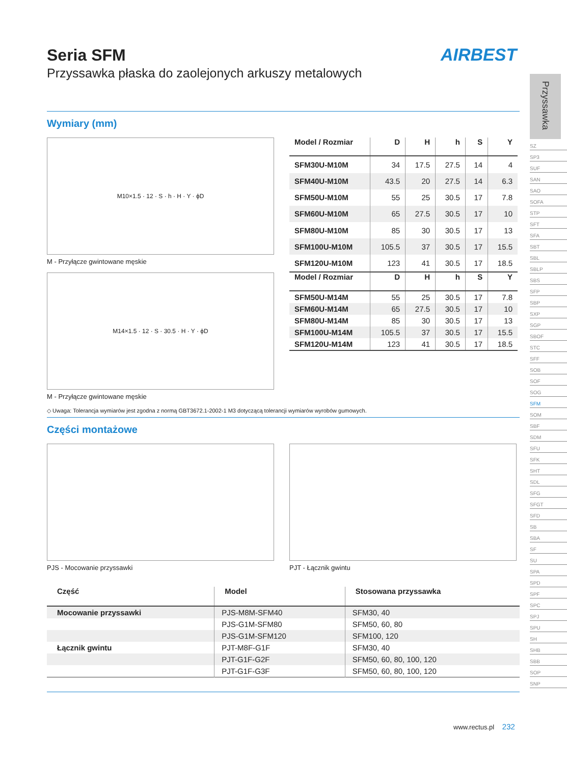AIRBEST
Seria SFM
Przyssawka płaska do zaolejonych arkuszy metalowych
Wymiary (mm)
M10×1.5 · 12 · S · h · H · Y · ϕD
M - Przyłącze gwintowane męskie
| Model / Rozmiar | D | H | h | S | Y |
| --- | --- | --- | --- | --- | --- |
| SFM30U-M10M | 34 | 17.5 | 27.5 | 14 | 4 |
| SFM40U-M10M | 43.5 | 20 | 27.5 | 14 | 6.3 |
| SFM50U-M10M | 55 | 25 | 30.5 | 17 | 7.8 |
| SFM60U-M10M | 65 | 27.5 | 30.5 | 17 | 10 |
| SFM80U-M10M | 85 | 30 | 30.5 | 17 | 13 |
| SFM100U-M10M | 105.5 | 37 | 30.5 | 17 | 15.5 |
| SFM120U-M10M | 123 | 41 | 30.5 | 17 | 18.5 |
M14×1.5 · 12 · S · 30.5 · H · Y · ϕD
M - Przyłącze gwintowane męskie
| Model / Rozmiar | D | H | h | S | Y |
| --- | --- | --- | --- | --- | --- |
| SFM50U-M14M | 55 | 25 | 30.5 | 17 | 7.8 |
| SFM60U-M14M | 65 | 27.5 | 30.5 | 17 | 10 |
| SFM80U-M14M | 85 | 30 | 30.5 | 17 | 13 |
| SFM100U-M14M | 105.5 | 37 | 30.5 | 17 | 15.5 |
| SFM120U-M14M | 123 | 41 | 30.5 | 17 | 18.5 |
◇ Uwaga: Tolerancja wymiarów jest zgodna z normą GBT3672.1-2002-1 M3 dotyczącą tolerancji wymiarów wyrobów gumowych.
Części montażowe
PJS - Mocowanie przyssawki PJT - Łącznik gwintu
| Część | Model | Stosowana przyssawka |
| --- | --- | --- |
| Mocowanie przyssawki | PJS-M8M-SFM40 | SFM30, 40 |
| | PJS-G1M-SFM80 | SFM50, 60, 80 |
| | PJS-G1M-SFM120 | SFM100, 120 |
| Łącznik gwintu | PJT-M8F-G1F | SFM30, 40 |
| | PJT-G1F-G2F | SFM50, 60, 80, 100, 120 |
| | PJT-G1F-G3F | SFM50, 60, 80, 100, 120 |
Przyssawka
SZ
SP3
SUF
SAN
SAO
SOFA
STP
SFT
SFA
SBT
SBL
SBLP
SBS
SFP
SBP
SXP
SGP
SBOF
STC
SFF
SOB
SOF
SOG
SFM
SOM
SBF
SDM
SFU
SFK
SHT
SDL
SFG
SFGT
SFD
SB
SBA
SF
SU
SPA
SPD
SPF
SPC
SPJ
SPU
SH
SHB
SBB
SOP
SNP
www.rectus.pl 232